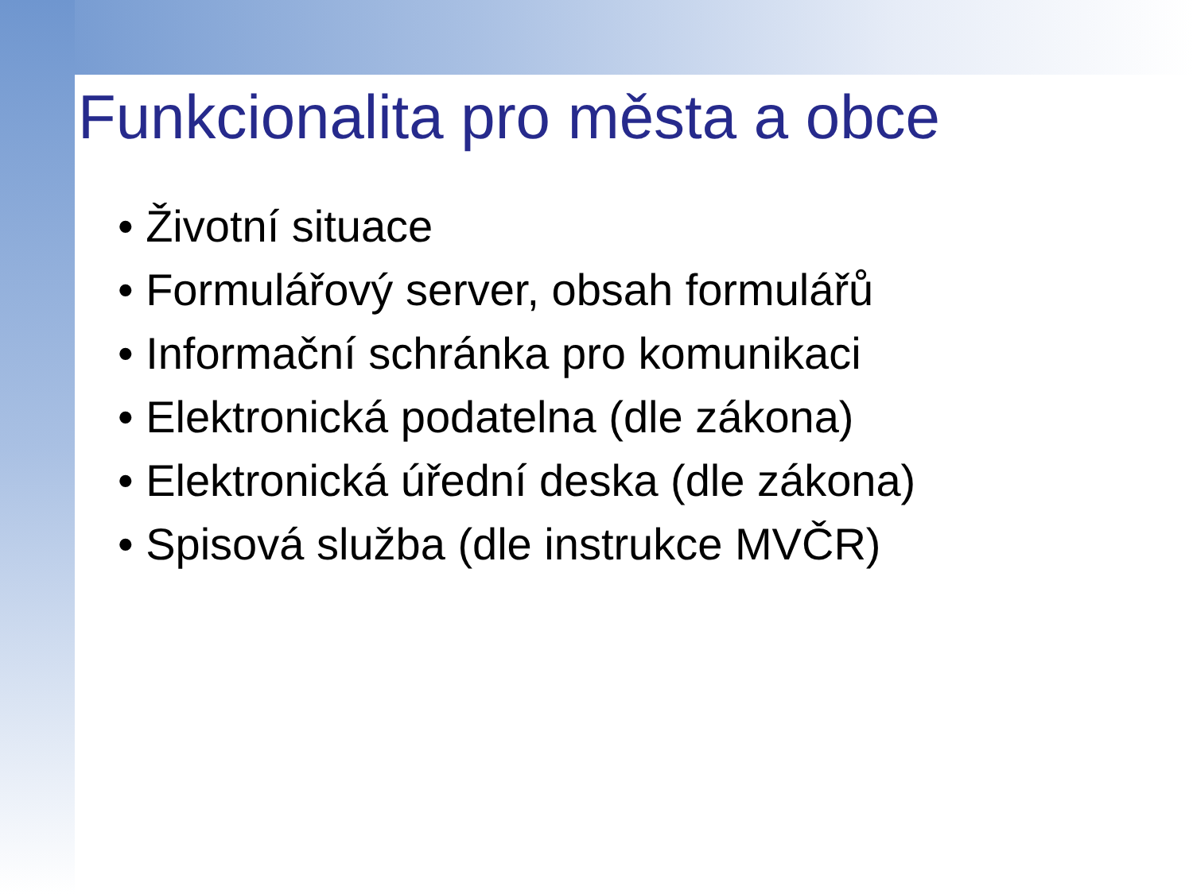Funkcionalita pro města a obce
• Životní situace
• Formulářový server, obsah formulářů
• Informační schránka pro komunikaci
• Elektronická podatelna (dle zákona)
• Elektronická úřední deska (dle zákona)
• Spisová služba (dle instrukce MVČR)